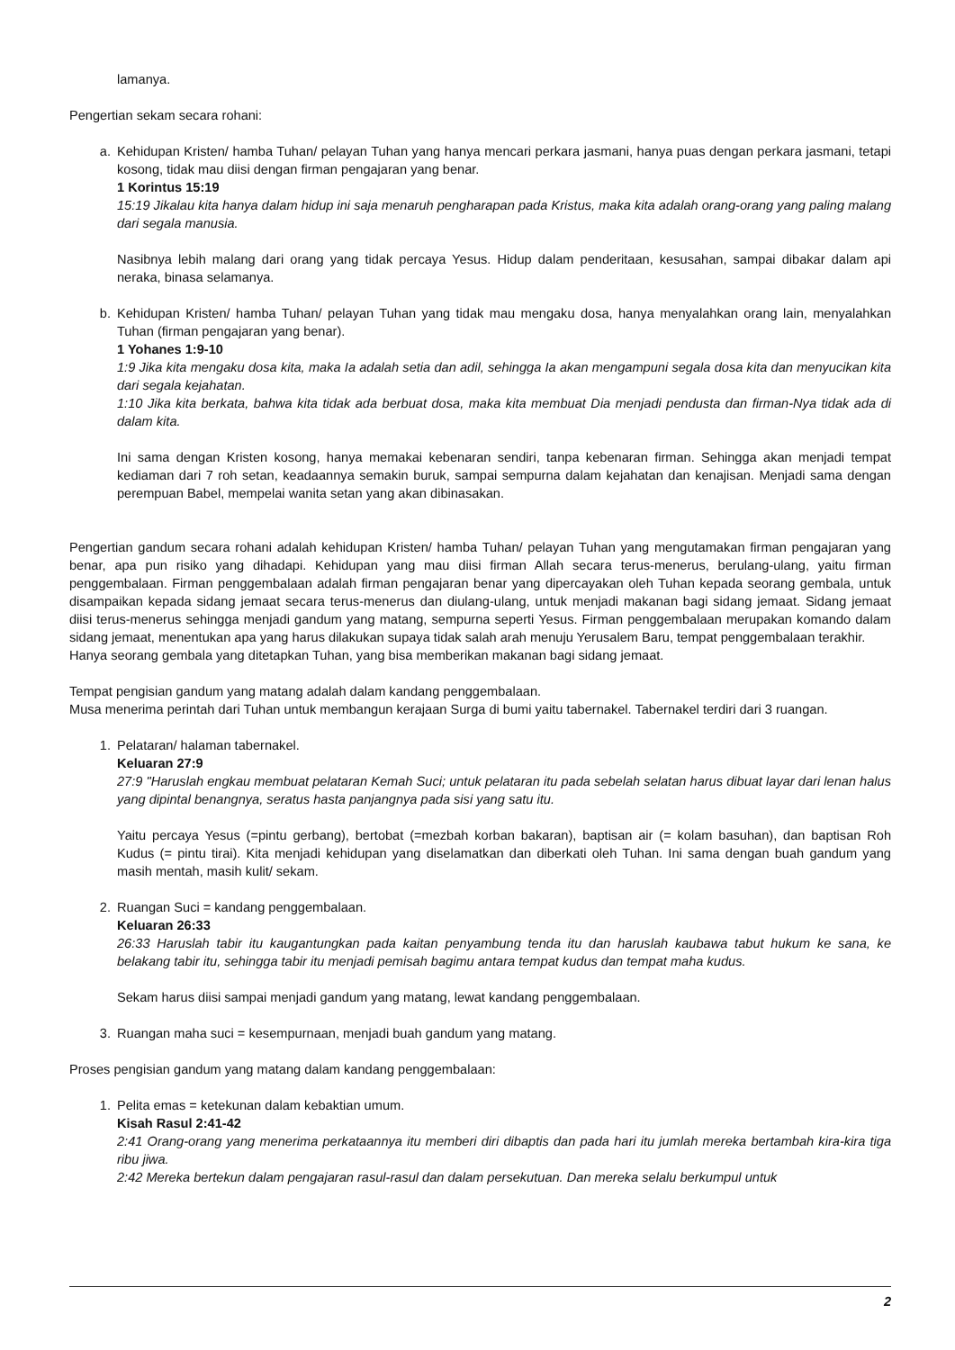lamanya.
Pengertian sekam secara rohani:
a. Kehidupan Kristen/ hamba Tuhan/ pelayan Tuhan yang hanya mencari perkara jasmani, hanya puas dengan perkara jasmani, tetapi kosong, tidak mau diisi dengan firman pengajaran yang benar.
1 Korintus 15:19
15:19 Jikalau kita hanya dalam hidup ini saja menaruh pengharapan pada Kristus, maka kita adalah orang-orang yang paling malang dari segala manusia.
Nasibnya lebih malang dari orang yang tidak percaya Yesus. Hidup dalam penderitaan, kesusahan, sampai dibakar dalam api neraka, binasa selamanya.
b. Kehidupan Kristen/ hamba Tuhan/ pelayan Tuhan yang tidak mau mengaku dosa, hanya menyalahkan orang lain, menyalahkan Tuhan (firman pengajaran yang benar).
1 Yohanes 1:9-10
1:9 Jika kita mengaku dosa kita, maka Ia adalah setia dan adil, sehingga Ia akan mengampuni segala dosa kita dan menyucikan kita dari segala kejahatan.
1:10 Jika kita berkata, bahwa kita tidak ada berbuat dosa, maka kita membuat Dia menjadi pendusta dan firman-Nya tidak ada di dalam kita.
Ini sama dengan Kristen kosong, hanya memakai kebenaran sendiri, tanpa kebenaran firman. Sehingga akan menjadi tempat kediaman dari 7 roh setan, keadaannya semakin buruk, sampai sempurna dalam kejahatan dan kenajisan. Menjadi sama dengan perempuan Babel, mempelai wanita setan yang akan dibinasakan.
Pengertian gandum secara rohani adalah kehidupan Kristen/ hamba Tuhan/ pelayan Tuhan yang mengutamakan firman pengajaran yang benar, apa pun risiko yang dihadapi. Kehidupan yang mau diisi firman Allah secara terus-menerus, berulang-ulang, yaitu firman penggembalaan. Firman penggembalaan adalah firman pengajaran benar yang dipercayakan oleh Tuhan kepada seorang gembala, untuk disampaikan kepada sidang jemaat secara terus-menerus dan diulang-ulang, untuk menjadi makanan bagi sidang jemaat. Sidang jemaat diisi terus-menerus sehingga menjadi gandum yang matang, sempurna seperti Yesus. Firman penggembalaan merupakan komando dalam sidang jemaat, menentukan apa yang harus dilakukan supaya tidak salah arah menuju Yerusalem Baru, tempat penggembalaan terakhir.
Hanya seorang gembala yang ditetapkan Tuhan, yang bisa memberikan makanan bagi sidang jemaat.
Tempat pengisian gandum yang matang adalah dalam kandang penggembalaan.
Musa menerima perintah dari Tuhan untuk membangun kerajaan Surga di bumi yaitu tabernakel. Tabernakel terdiri dari 3 ruangan.
1. Pelataran/ halaman tabernakel.
Keluaran 27:9
27:9 "Haruslah engkau membuat pelataran Kemah Suci; untuk pelataran itu pada sebelah selatan harus dibuat layar dari lenan halus yang dipintal benangnya, seratus hasta panjangnya pada sisi yang satu itu.
Yaitu percaya Yesus (=pintu gerbang), bertobat (=mezbah korban bakaran), baptisan air (= kolam basuhan), dan baptisan Roh Kudus (= pintu tirai). Kita menjadi kehidupan yang diselamatkan dan diberkati oleh Tuhan. Ini sama dengan buah gandum yang masih mentah, masih kulit/ sekam.
2. Ruangan Suci = kandang penggembalaan.
Keluaran 26:33
26:33 Haruslah tabir itu kaugantungkan pada kaitan penyambung tenda itu dan haruslah kaubawa tabut hukum ke sana, ke belakang tabir itu, sehingga tabir itu menjadi pemisah bagimu antara tempat kudus dan tempat maha kudus.
Sekam harus diisi sampai menjadi gandum yang matang, lewat kandang penggembalaan.
3. Ruangan maha suci = kesempurnaan, menjadi buah gandum yang matang.
Proses pengisian gandum yang matang dalam kandang penggembalaan:
1. Pelita emas = ketekunan dalam kebaktian umum.
Kisah Rasul 2:41-42
2:41 Orang-orang yang menerima perkataannya itu memberi diri dibaptis dan pada hari itu jumlah mereka bertambah kira-kira tiga ribu jiwa.
2:42 Mereka bertekun dalam pengajaran rasul-rasul dan dalam persekutuan. Dan mereka selalu berkumpul untuk
2